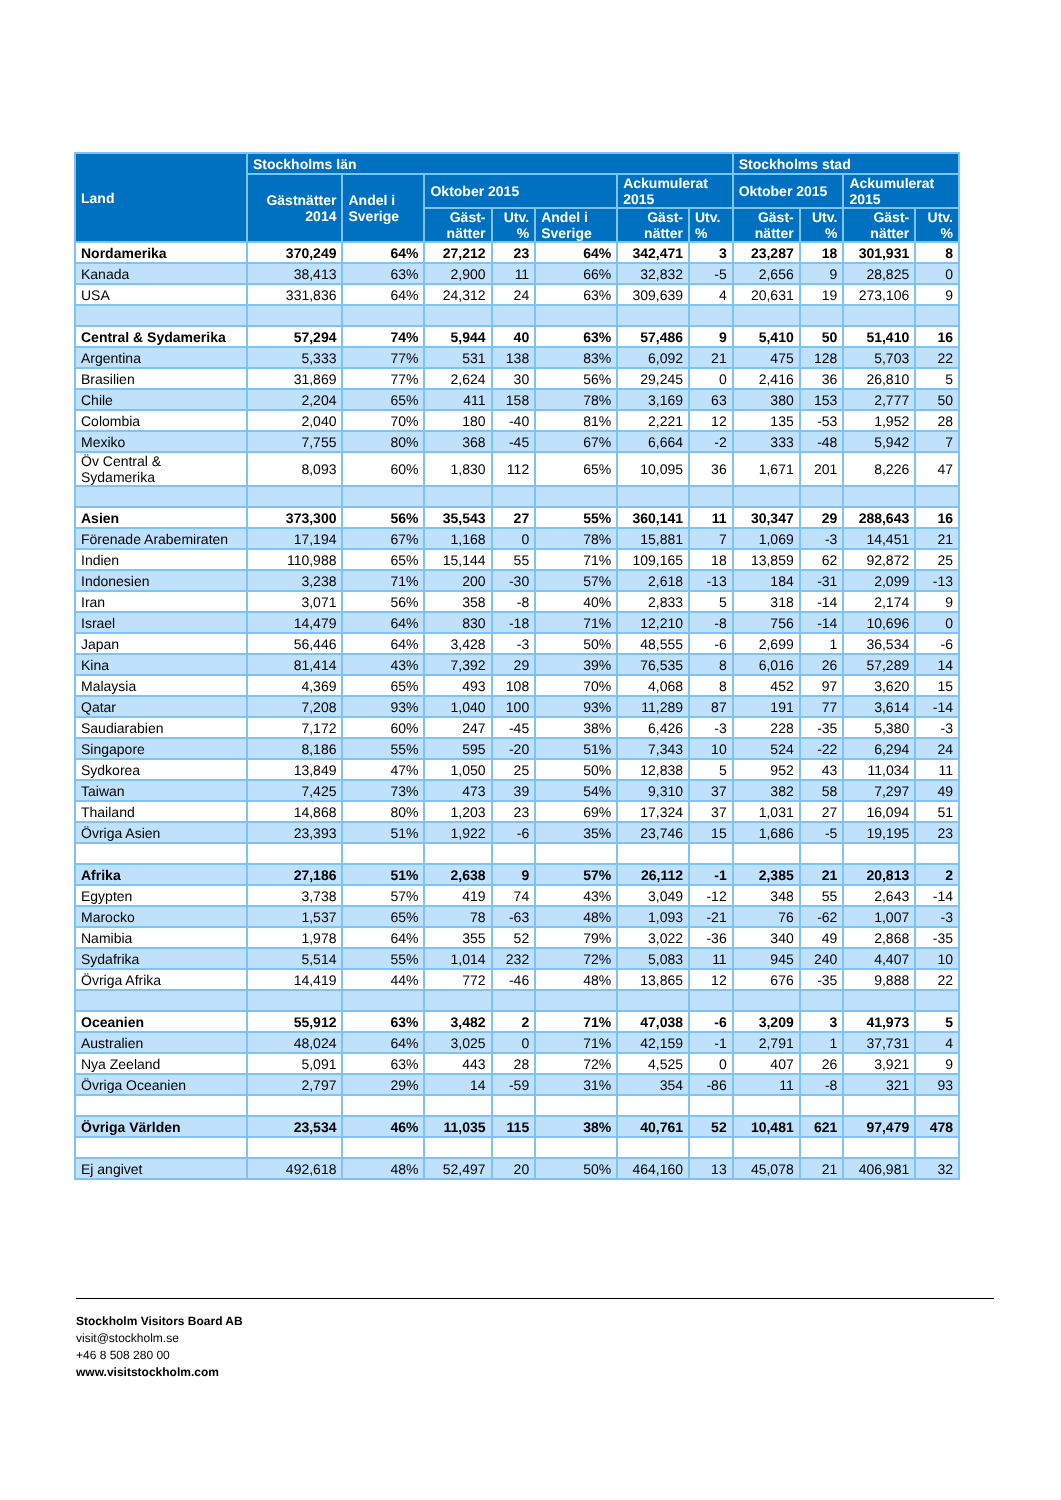| Land | Stockholms län | | | | | | | Stockholms stad | | | |
| --- | --- | --- | --- | --- | --- | --- | --- | --- | --- | --- | --- |
| | Gästnätter 2014 | Andel i Sverige | Oktober 2015 | | | Ackumulerat 2015 | | Oktober 2015 | | Ackumulerat 2015 | |
| | | | Gäst-nätter | Utv. % | Andel i Sverige | Gäst-nätter | Utv. % | Gäst-nätter | Utv. % | Gäst-nätter | Utv. % |
| Nordamerika | 370,249 | 64% | 27,212 | 23 | 64% | 342,471 | 3 | 23,287 | 18 | 301,931 | 8 |
| Kanada | 38,413 | 63% | 2,900 | 11 | 66% | 32,832 | -5 | 2,656 | 9 | 28,825 | 0 |
| USA | 331,836 | 64% | 24,312 | 24 | 63% | 309,639 | 4 | 20,631 | 19 | 273,106 | 9 |
| Central & Sydamerika | 57,294 | 74% | 5,944 | 40 | 63% | 57,486 | 9 | 5,410 | 50 | 51,410 | 16 |
| Argentina | 5,333 | 77% | 531 | 138 | 83% | 6,092 | 21 | 475 | 128 | 5,703 | 22 |
| Brasilien | 31,869 | 77% | 2,624 | 30 | 56% | 29,245 | 0 | 2,416 | 36 | 26,810 | 5 |
| Chile | 2,204 | 65% | 411 | 158 | 78% | 3,169 | 63 | 380 | 153 | 2,777 | 50 |
| Colombia | 2,040 | 70% | 180 | -40 | 81% | 2,221 | 12 | 135 | -53 | 1,952 | 28 |
| Mexiko | 7,755 | 80% | 368 | -45 | 67% | 6,664 | -2 | 333 | -48 | 5,942 | 7 |
| Öv Central & Sydamerika | 8,093 | 60% | 1,830 | 112 | 65% | 10,095 | 36 | 1,671 | 201 | 8,226 | 47 |
| Asien | 373,300 | 56% | 35,543 | 27 | 55% | 360,141 | 11 | 30,347 | 29 | 288,643 | 16 |
| Förenade Arabemiraten | 17,194 | 67% | 1,168 | 0 | 78% | 15,881 | 7 | 1,069 | -3 | 14,451 | 21 |
| Indien | 110,988 | 65% | 15,144 | 55 | 71% | 109,165 | 18 | 13,859 | 62 | 92,872 | 25 |
| Indonesien | 3,238 | 71% | 200 | -30 | 57% | 2,618 | -13 | 184 | -31 | 2,099 | -13 |
| Iran | 3,071 | 56% | 358 | -8 | 40% | 2,833 | 5 | 318 | -14 | 2,174 | 9 |
| Israel | 14,479 | 64% | 830 | -18 | 71% | 12,210 | -8 | 756 | -14 | 10,696 | 0 |
| Japan | 56,446 | 64% | 3,428 | -3 | 50% | 48,555 | -6 | 2,699 | 1 | 36,534 | -6 |
| Kina | 81,414 | 43% | 7,392 | 29 | 39% | 76,535 | 8 | 6,016 | 26 | 57,289 | 14 |
| Malaysia | 4,369 | 65% | 493 | 108 | 70% | 4,068 | 8 | 452 | 97 | 3,620 | 15 |
| Qatar | 7,208 | 93% | 1,040 | 100 | 93% | 11,289 | 87 | 191 | 77 | 3,614 | -14 |
| Saudiarabien | 7,172 | 60% | 247 | -45 | 38% | 6,426 | -3 | 228 | -35 | 5,380 | -3 |
| Singapore | 8,186 | 55% | 595 | -20 | 51% | 7,343 | 10 | 524 | -22 | 6,294 | 24 |
| Sydkorea | 13,849 | 47% | 1,050 | 25 | 50% | 12,838 | 5 | 952 | 43 | 11,034 | 11 |
| Taiwan | 7,425 | 73% | 473 | 39 | 54% | 9,310 | 37 | 382 | 58 | 7,297 | 49 |
| Thailand | 14,868 | 80% | 1,203 | 23 | 69% | 17,324 | 37 | 1,031 | 27 | 16,094 | 51 |
| Övriga Asien | 23,393 | 51% | 1,922 | -6 | 35% | 23,746 | 15 | 1,686 | -5 | 19,195 | 23 |
| Afrika | 27,186 | 51% | 2,638 | 9 | 57% | 26,112 | -1 | 2,385 | 21 | 20,813 | 2 |
| Egypten | 3,738 | 57% | 419 | 74 | 43% | 3,049 | -12 | 348 | 55 | 2,643 | -14 |
| Marocko | 1,537 | 65% | 78 | -63 | 48% | 1,093 | -21 | 76 | -62 | 1,007 | -3 |
| Namibia | 1,978 | 64% | 355 | 52 | 79% | 3,022 | -36 | 340 | 49 | 2,868 | -35 |
| Sydafrika | 5,514 | 55% | 1,014 | 232 | 72% | 5,083 | 11 | 945 | 240 | 4,407 | 10 |
| Övriga Afrika | 14,419 | 44% | 772 | -46 | 48% | 13,865 | 12 | 676 | -35 | 9,888 | 22 |
| Oceanien | 55,912 | 63% | 3,482 | 2 | 71% | 47,038 | -6 | 3,209 | 3 | 41,973 | 5 |
| Australien | 48,024 | 64% | 3,025 | 0 | 71% | 42,159 | -1 | 2,791 | 1 | 37,731 | 4 |
| Nya Zeeland | 5,091 | 63% | 443 | 28 | 72% | 4,525 | 0 | 407 | 26 | 3,921 | 9 |
| Övriga Oceanien | 2,797 | 29% | 14 | -59 | 31% | 354 | -86 | 11 | -8 | 321 | 93 |
| Övriga Världen | 23,534 | 46% | 11,035 | 115 | 38% | 40,761 | 52 | 10,481 | 621 | 97,479 | 478 |
| Ej angivet | 492,618 | 48% | 52,497 | 20 | 50% | 464,160 | 13 | 45,078 | 21 | 406,981 | 32 |
Stockholm Visitors Board AB
visit@stockholm.se
+46 8 508 280 00
www.visitstockholm.com